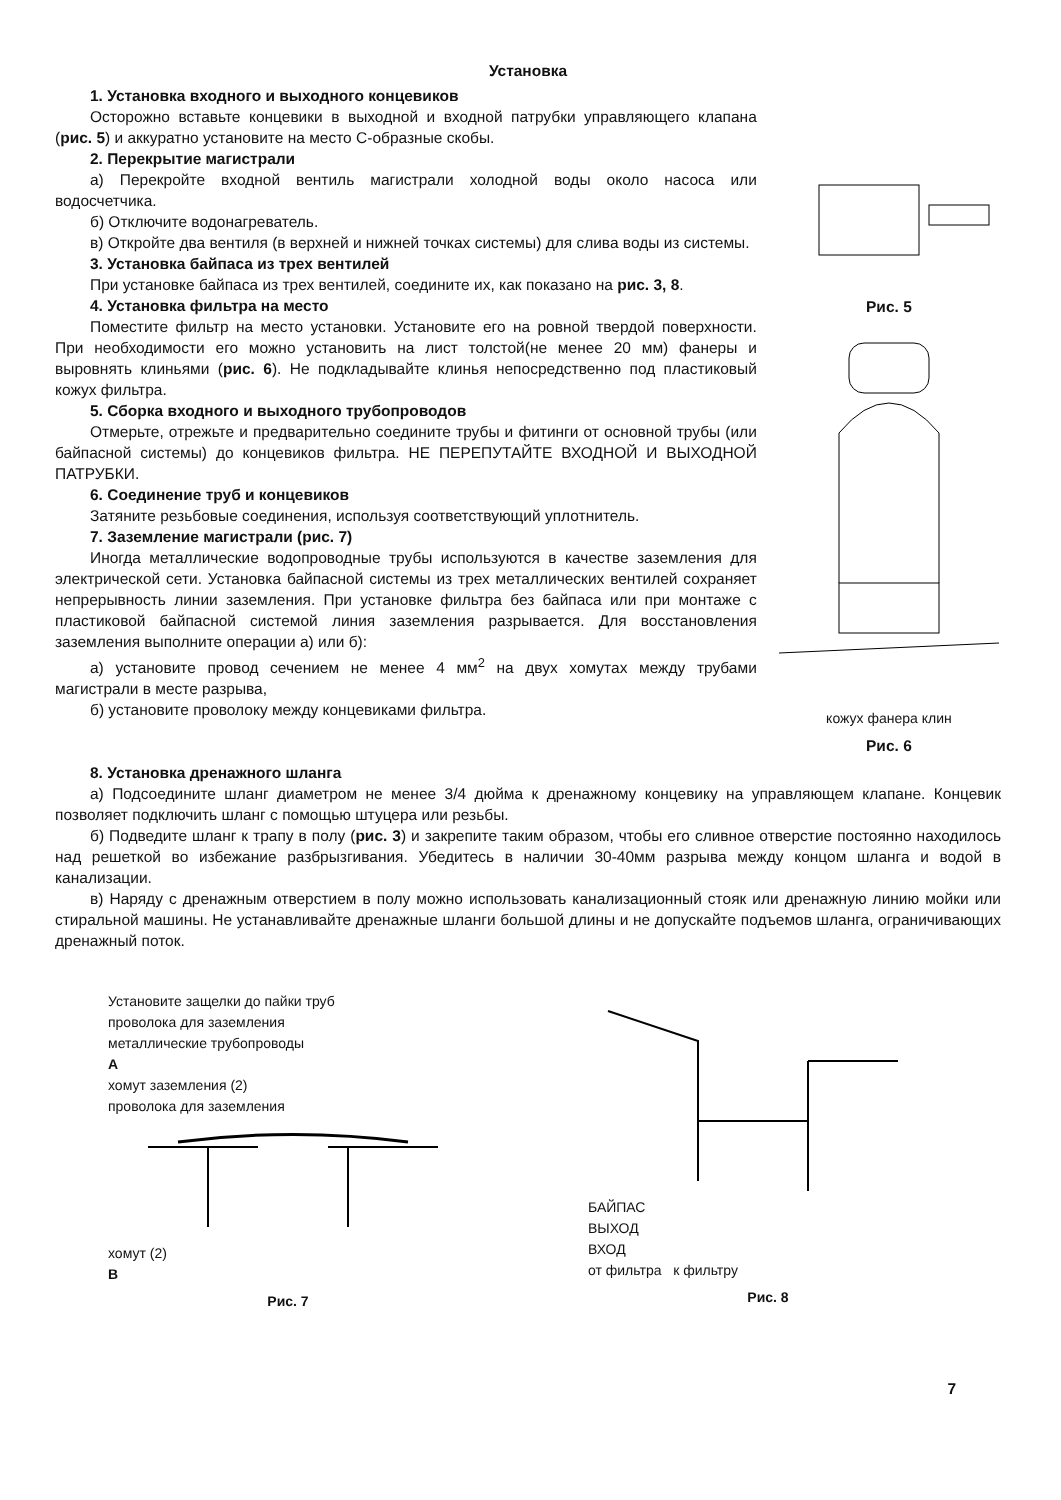Установка
1. Установка входного и выходного концевиков
Осторожно вставьте концевики в выходной и входной патрубки управляющего клапана (рис. 5) и аккуратно установите на место С-образные скобы.
2. Перекрытие магистрали
а) Перекройте входной вентиль магистрали холодной воды около насоса или водосчетчика.
б) Отключите водонагреватель.
в) Откройте два вентиля (в верхней и нижней точках системы) для слива воды из системы.
3. Установка байпаса из трех вентилей
При установке байпаса из трех вентилей, соедините их, как показано на рис. 3, 8.
4. Установка фильтра на место
Поместите фильтр на место установки. Установите его на ровной твердой поверхности. При необходимости его можно установить на лист толстой(не менее 20 мм) фанеры и выровнять клиньями (рис. 6). Не подкладывайте клинья непосредственно под пластиковый кожух фильтра.
5. Сборка входного и выходного трубопроводов
Отмерьте, отрежьте и предварительно соедините трубы и фитинги от основной трубы (или байпасной системы) до концевиков фильтра. НЕ ПЕРЕПУТАЙТЕ ВХОДНОЙ И ВЫХОДНОЙ ПАТРУБКИ.
6. Соединение труб и концевиков
Затяните резьбовые соединения, используя соответствующий уплотнитель.
7. Заземление магистрали (рис. 7)
Иногда металлические водопроводные трубы используются в качестве заземления для электрической сети. Установка байпасной системы из трех металлических вентилей сохраняет непрерывность линии заземления. При установке фильтра без байпаса или при монтаже с пластиковой байпасной системой линия заземления разрывается. Для восстановления заземления выполните операции а) или б):
а) установите провод сечением не менее 4 мм<sup>2</sup> на двух хомутах между трубами магистрали в месте разрыва,
б) установите проволоку между концевиками фильтра.
Рис. 5
кожух фанера клин
Рис. 6
8. Установка дренажного шланга
а) Подсоедините шланг диаметром не менее 3/4 дюйма к дренажному концевику на управляющем клапане. Концевик позволяет подключить шланг с помощью штуцера или резьбы.
б) Подведите шланг к трапу в полу (рис. 3) и закрепите таким образом, чтобы его сливное отверстие постоянно находилось над решеткой во избежание разбрызгивания. Убедитесь в наличии 30-40мм разрыва между концом шланга и водой в канализации.
в) Наряду с дренажным отверстием в полу можно использовать канализационный стояк или дренажную линию мойки или стиральной машины. Не устанавливайте дренажные шланги большой длины и не допускайте подъемов шланга, ограничивающих дренажный поток.
Установите защелки до пайки труб
проволока для заземления
металлические трубопроводы
A
хомут заземления (2)
проволока для заземления
хомут (2)
B
Рис. 7
БАЙПАС
ВЫХОД
ВХОД
от фильтра к фильтру
Рис. 8
7